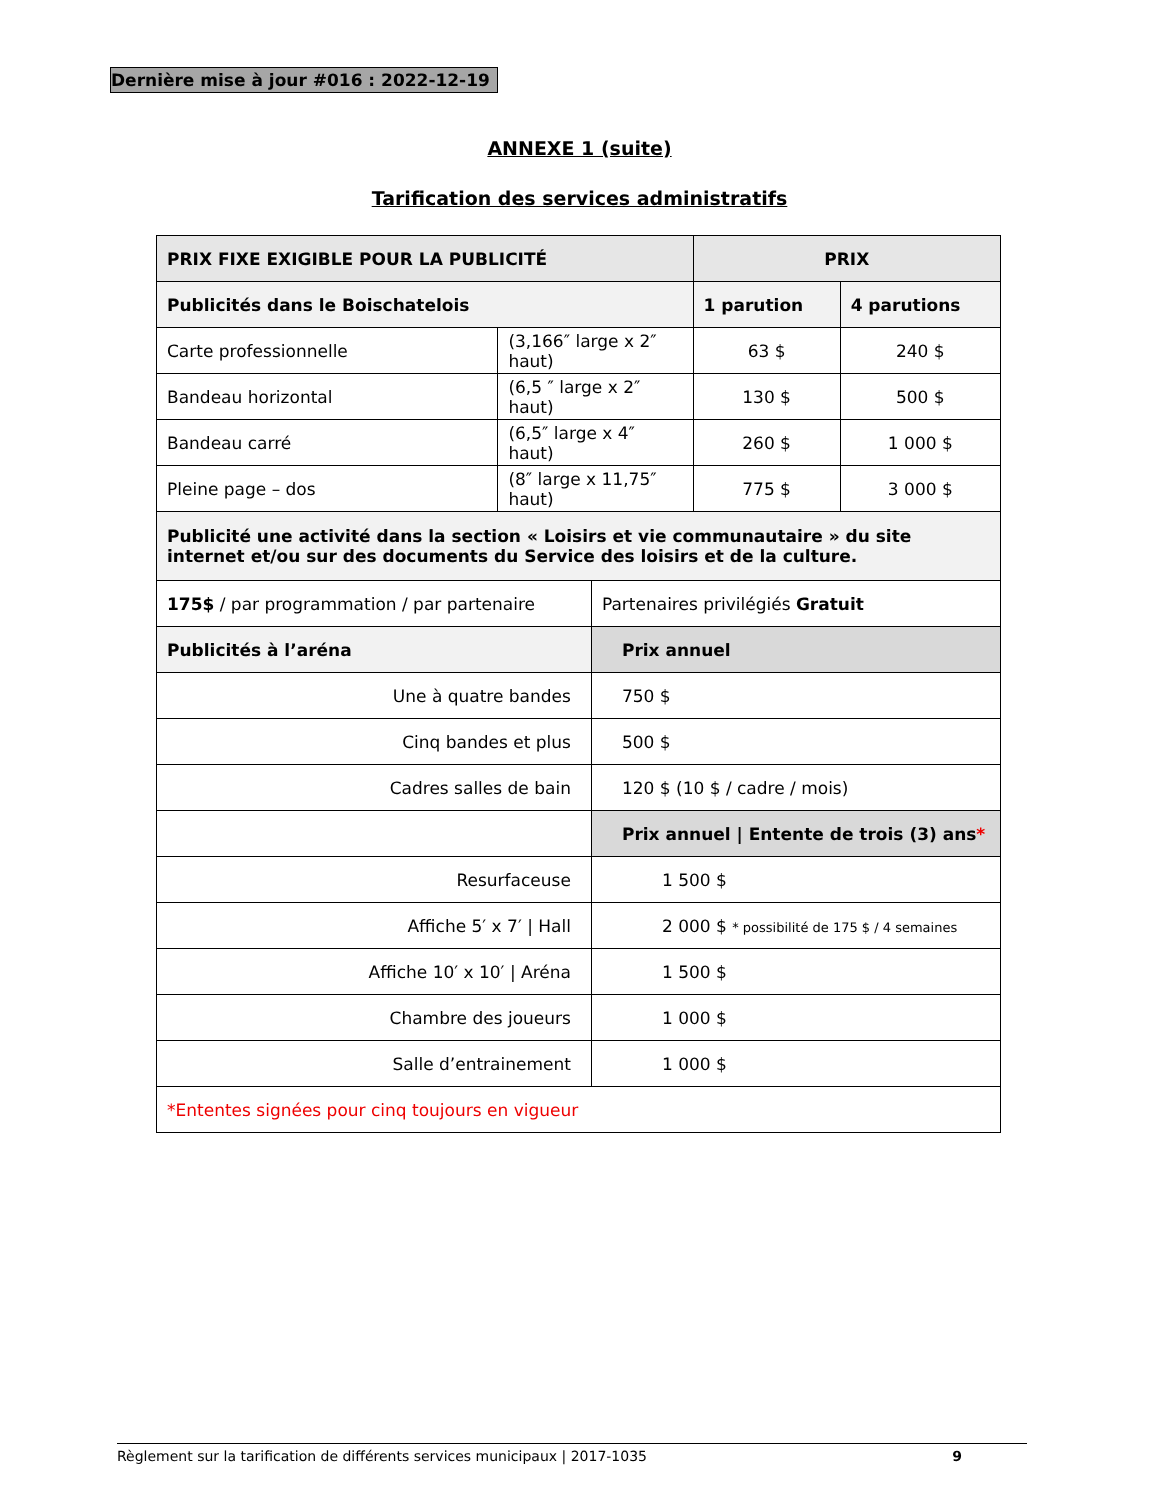Dernière mise à jour #016 : 2022-12-19
ANNEXE 1 (suite)
Tarification des services administratifs
| PRIX FIXE EXIGIBLE POUR LA PUBLICITÉ | | | PRIX | |
| --- | --- | --- | --- | --- |
| Publicités dans le Boischatelois | | | 1 parution | 4 parutions |
| Carte professionnelle | (3,166″ large x 2″ haut) | | 63 $ | 240 $ |
| Bandeau horizontal | (6,5 ″ large x 2″ haut) | | 130 $ | 500 $ |
| Bandeau carré | (6,5″ large x 4″ haut) | | 260 $ | 1 000 $ |
| Pleine page – dos | (8″ large x 11,75″ haut) | | 775 $ | 3 000 $ |
| Publicité une activité dans la section « Loisirs et vie communautaire » du site internet et/ou sur des documents du Service des loisirs et de la culture. | | | | |
| 175$ / par programmation / par partenaire | | Partenaires privilégiés Gratuit | | |
| Publicités à l’aréna | | Prix annuel | | |
| Une à quatre bandes | | 750 $ | | |
| Cinq bandes et plus | | 500 $ | | |
| Cadres salles de bain | | 120 $ (10 $ / cadre / mois) | | |
| | | Prix annuel / Entente de trois (3) ans * | | |
| Resurfaceuse | | 1 500 $ | | |
| Affiche 5′ x 7′ / Hall | | 2 000 $ * possibilité de 175 $ / 4 semaines | | |
| Affiche 10′ x 10′ / Aréna | | 1 500 $ | | |
| Chambre des joueurs | | 1 000 $ | | |
| Salle d’entrainement | | 1 000 $ | | |
| *Ententes signées pour cinq toujours en vigueur | | | | |
Règlement sur la tarification de différents services municipaux | 2017-1035 9